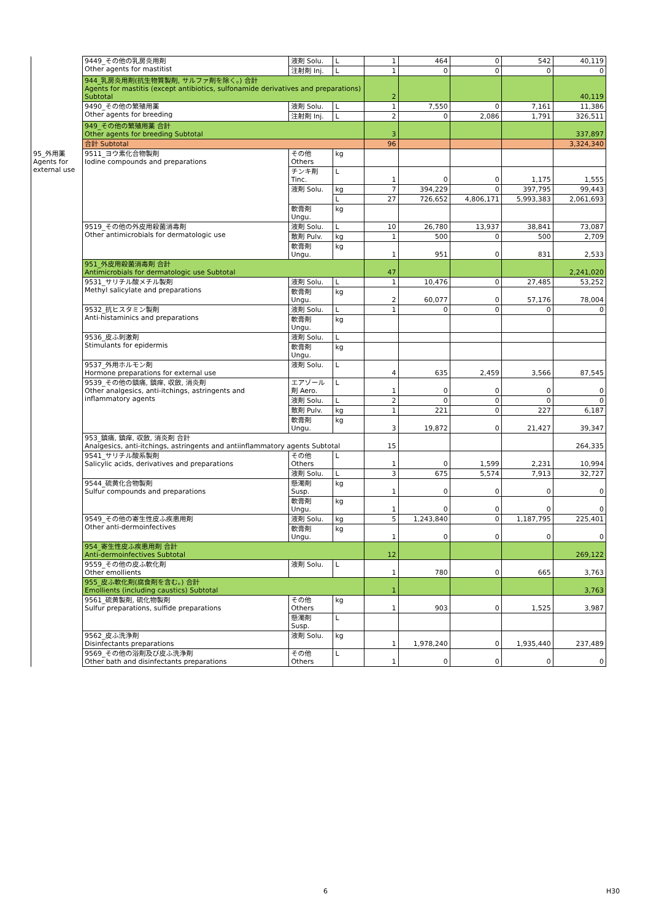| | 9449_その他の乳房炎用剤 Other agents for mastitist | 液剤 Solu. | L | 1 | 464 | 0 | 542 | 40,119 |
| | | 注射剤 Inj. | L | 1 | 0 | 0 | 0 | 0 |
| | 944_乳房炎用剤(抗生物質製剤, サルファ剤を除く。) 合計 Agents for mastitis (except antibiotics, sulfonamide derivatives and preparations) Subtotal | | | 2 | | | | 40,119 |
| | 9490_その他の繁殖用薬 Other agents for breeding | 液剤 Solu. | L | 1 | 7,550 | 0 | 7,161 | 11,386 |
| | | 注射剤 Inj. | L | 2 | 0 | 2,086 | 1,791 | 326,511 |
| | 949_その他の繁殖用薬 合計 Other agents for breeding Subtotal | | | 3 | | | | 337,897 |
| | 合計 Subtotal | | | 96 | | | | 3,324,340 |
| 95_外用薬 Agents for external use | 9511_ヨウ素化合物製剤 Iodine compounds and preparations | その他 Others | kg | | | | | |
| | | チンキ剤 Tinc. | L | 1 | 0 | 0 | 1,175 | 1,555 |
| | | 液剤 Solu. | kg | 7 | 394,229 | 0 | 397,795 | 99,443 |
| | | | L | 27 | 726,652 | 4,806,171 | 5,993,383 | 2,061,693 |
| | | 軟膏剤 Ungu. | kg | | | | | |
| | 9519_その他の外皮用殺菌消毒剤 Other antimicrobials for dermatologic use | 液剤 Solu. | L | 10 | 26,780 | 13,937 | 38,841 | 73,087 |
| | | 散剤 Pulv. | kg | 1 | 500 | 0 | 500 | 2,709 |
| | | 軟膏剤 Ungu. | kg | 1 | 951 | 0 | 831 | 2,533 |
| | 951_外皮用殺菌消毒剤 合計 Antimicrobials for dermatologic use Subtotal | | | 47 | | | | 2,241,020 |
| | 9531_サリチル酸メチル製剤 Methyl salicylate and preparations | 液剤 Solu. | L | 1 | 10,476 | 0 | 27,485 | 53,252 |
| | | 軟膏剤 Ungu. | kg | 2 | 60,077 | 0 | 57,176 | 78,004 |
| | 9532_抗ヒスタミン製剤 Anti-histaminics and preparations | 液剤 Solu. | L | 1 | 0 | 0 | 0 | 0 |
| | | 軟膏剤 Ungu. | kg | | | | | |
| | 9536_皮ふ刺激剤 Stimulants for epidermis | 液剤 Solu. | L | | | | | |
| | | 軟膏剤 Ungu. | kg | | | | | |
| | 9537_外用ホルモン剤 Hormone preparations for external use | 液剤 Solu. | L | 4 | 635 | 2,459 | 3,566 | 87,545 |
| | 9539_その他の鎮痛, 鎮痒, 収斂, 消炎剤 Other analgesics, anti-itchings, astringents and inflammatory agents | エアゾール剤 Aero. | L | 1 | 0 | 0 | 0 | 0 |
| | | 液剤 Solu. | L | 2 | 0 | 0 | 0 | 0 |
| | | 散剤 Pulv. | kg | 1 | 221 | 0 | 227 | 6,187 |
| | | 軟膏剤 Ungu. | kg | 3 | 19,872 | 0 | 21,427 | 39,347 |
| | 953_鎮痛, 鎮痒, 収斂, 消炎剤 合計 Analgesics, anti-itchings, astringents and antiinflammatory agents Subtotal | | | 15 | | | | 264,335 |
| | 9541_サリチル酸系製剤 Salicylic acids, derivatives and preparations | その他 Others | L | 1 | 0 | 1,599 | 2,231 | 10,994 |
| | | 液剤 Solu. | L | 3 | 675 | 5,574 | 7,913 | 32,727 |
| | 9544_硫黄化合物製剤 Sulfur compounds and preparations | 懸濁剤 Susp. | kg | 1 | 0 | 0 | 0 | 0 |
| | | 軟膏剤 Ungu. | kg | 1 | 0 | 0 | 0 | 0 |
| | 9549_その他の寄生性皮ふ疾患用剤 Other anti-dermoinfectives | 液剤 Solu. | kg | 5 | 1,243,840 | 0 | 1,187,795 | 225,401 |
| | | 軟膏剤 Ungu. | kg | 1 | 0 | 0 | 0 | 0 |
| | 954_寄生性皮ふ疾患用剤 合計 Anti-dermoinfectives Subtotal | | | 12 | | | | 269,122 |
| | 9559_その他の皮ふ軟化剤 Other emollients | 液剤 Solu. | L | 1 | 780 | 0 | 665 | 3,763 |
| | 955_皮ふ軟化剤(腐食剤を含む。) 合計 Emollients (including caustics) Subtotal | | | 1 | | | | 3,763 |
| | 9561_硫黄製剤, 硫化物製剤 Sulfur preparations, sulfide preparations | その他 Others | kg | 1 | 903 | 0 | 1,525 | 3,987 |
| | | 懸濁剤 Susp. | L | | | | | |
| | 9562_皮ふ洗浄剤 Disinfectants preparations | 液剤 Solu. | kg | 1 | 1,978,240 | 0 | 1,935,440 | 237,489 |
| | 9569_その他の浴剤及び皮ふ洗浄剤 Other bath and disinfectants preparations | その他 Others | L | 1 | 0 | 0 | 0 | 0 |
6 H30